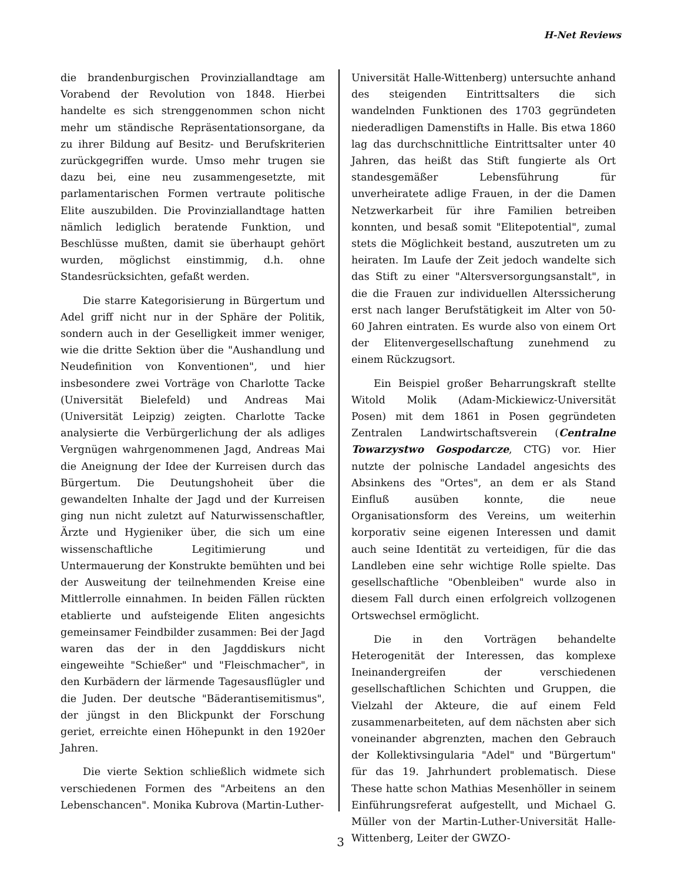H-Net Reviews
die brandenburgischen Provinziallandtage am Vorabend der Revolution von 1848. Hierbei handelte es sich strenggenommen schon nicht mehr um ständische Repräsentationsorgane, da zu ihrer Bildung auf Besitz- und Berufskriterien zurückgegriffen wurde. Umso mehr trugen sie dazu bei, eine neu zusammengesetzte, mit parlamentarischen Formen vertraute politische Elite auszubilden. Die Provinziallandtage hatten nämlich lediglich beratende Funktion, und Beschlüsse mußten, damit sie überhaupt gehört wurden, möglichst einstimmig, d.h. ohne Standesrücksichten, gefaßt werden.
Die starre Kategorisierung in Bürgertum und Adel griff nicht nur in der Sphäre der Politik, sondern auch in der Geselligkeit immer weniger, wie die dritte Sektion über die "Aushandlung und Neudefinition von Konventionen", und hier insbesondere zwei Vorträge von Charlotte Tacke (Universität Bielefeld) und Andreas Mai (Universität Leipzig) zeigten. Charlotte Tacke analysierte die Verbürgerlichung der als adliges Vergnügen wahrgenommenen Jagd, Andreas Mai die Aneignung der Idee der Kurreisen durch das Bürgertum. Die Deutungshoheit über die gewandelten Inhalte der Jagd und der Kurreisen ging nun nicht zuletzt auf Naturwissenschaftler, Ärzte und Hygieniker über, die sich um eine wissenschaftliche Legitimierung und Untermauerung der Konstrukte bemühten und bei der Ausweitung der teilnehmenden Kreise eine Mittlerrolle einnahmen. In beiden Fällen rückten etablierte und aufsteigende Eliten angesichts gemeinsamer Feindbilder zusammen: Bei der Jagd waren das der in den Jagddiskurs nicht eingeweihte "Schießer" und "Fleischmacher", in den Kurbädern der lärmende Tagesausflügler und die Juden. Der deutsche "Bäderantisemitismus", der jüngst in den Blickpunkt der Forschung geriet, erreichte einen Höhepunkt in den 1920er Jahren.
Die vierte Sektion schließlich widmete sich verschiedenen Formen des "Arbeitens an den Lebenschancen". Monika Kubrova (Martin-Luther-
Universität Halle-Wittenberg) untersuchte anhand des steigenden Eintrittsalters die sich wandelnden Funktionen des 1703 gegründeten niederadligen Damenstifts in Halle. Bis etwa 1860 lag das durchschnittliche Eintrittsalter unter 40 Jahren, das heißt das Stift fungierte als Ort standesgemäßer Lebensführung für unverheiratete adlige Frauen, in der die Damen Netzwerkarbeit für ihre Familien betreiben konnten, und besaß somit "Elitepotential", zumal stets die Möglichkeit bestand, auszutreten um zu heiraten. Im Laufe der Zeit jedoch wandelte sich das Stift zu einer "Altersversorgungsanstalt", in die die Frauen zur individuellen Alterssicherung erst nach langer Berufstätigkeit im Alter von 50-60 Jahren eintraten. Es wurde also von einem Ort der Elitenvergesellschaftung zunehmend zu einem Rückzugsort.
Ein Beispiel großer Beharrungskraft stellte Witold Molik (Adam-Mickiewicz-Universität Posen) mit dem 1861 in Posen gegründeten Zentralen Landwirtschaftsverein (Centralne Towarzystwo Gospodarcze, CTG) vor. Hier nutzte der polnische Landadel angesichts des Absinkens des "Ortes", an dem er als Stand Einfluß ausüben konnte, die neue Organisationsform des Vereins, um weiterhin korporativ seine eigenen Interessen und damit auch seine Identität zu verteidigen, für die das Landleben eine sehr wichtige Rolle spielte. Das gesellschaftliche "Obenbleiben" wurde also in diesem Fall durch einen erfolgreich vollzogenen Ortswechsel ermöglicht.
Die in den Vorträgen behandelte Heterogenität der Interessen, das komplexe Ineinandergreifen der verschiedenen gesellschaftlichen Schichten und Gruppen, die Vielzahl der Akteure, die auf einem Feld zusammenarbeiteten, auf dem nächsten aber sich voneinander abgrenzten, machen den Gebrauch der Kollektivsingularia "Adel" und "Bürgertum" für das 19. Jahrhundert problematisch. Diese These hatte schon Mathias Mesenhöller in seinem Einführungsreferat aufgestellt, und Michael G. Müller von der Martin-Luther-Universität Halle-Wittenberg, Leiter der GWZO-
3